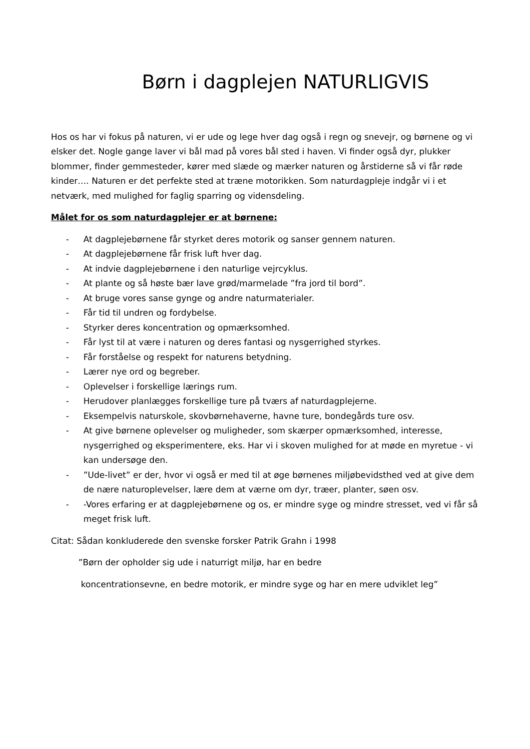Børn i dagplejen NATURLIGVIS
Hos os har vi fokus på naturen, vi er ude og lege hver dag også i regn og snevejr, og børnene og vi elsker det. Nogle gange laver vi bål mad på vores bål sted i haven. Vi finder også dyr, plukker blommer, finder gemmesteder, kører med slæde og mærker naturen og årstiderne så vi får røde kinder…. Naturen er det perfekte sted at træne motorikken. Som naturdagpleje indgår vi i et netværk, med mulighed for faglig sparring og vidensdeling.
Målet for os som naturdagplejer er at børnene:
- At dagplejebørnene får styrket deres motorik og sanser gennem naturen.
- At dagplejebørnene får frisk luft hver dag.
- At indvie dagplejebørnene i den naturlige vejrcyklus.
- At plante og så høste bær lave grød/marmelade ”fra jord til bord”.
- At bruge vores sanse gynge og andre naturmaterialer.
- Får tid til undren og fordybelse.
- Styrker deres koncentration og opmærksomhed.
- Får lyst til at være i naturen og deres fantasi og nysgerrighed styrkes.
- Får forståelse og respekt for naturens betydning.
- Lærer nye ord og begreber.
- Oplevelser i forskellige lærings rum.
- Herudover planlægges forskellige ture på tværs af naturdagplejerne.
- Eksempelvis naturskole, skovbørnehaverne, havne ture, bondegårds ture osv.
- At give børnene oplevelser og muligheder, som skærper opmærksomhed, interesse, nysgerrighed og eksperimentere, eks. Har vi i skoven mulighed for at møde en myretue - vi kan undersøge den.
-”Ude-livet” er der, hvor vi også er med til at øge børnenes miljøbevidsthed ved at give dem de nære naturoplevelser, lære dem at værne om dyr, træer, planter, søen osv.
- -Vores erfaring er at dagplejebørnene og os, er mindre syge og mindre stresset, ved vi får så meget frisk luft.
Citat: Sådan konkluderede den svenske forsker Patrik Grahn i 1998
”Børn der opholder sig ude i naturrigt miljø, har en bedre
koncentrationsevne, en bedre motorik, er mindre syge og har en mere udviklet leg”